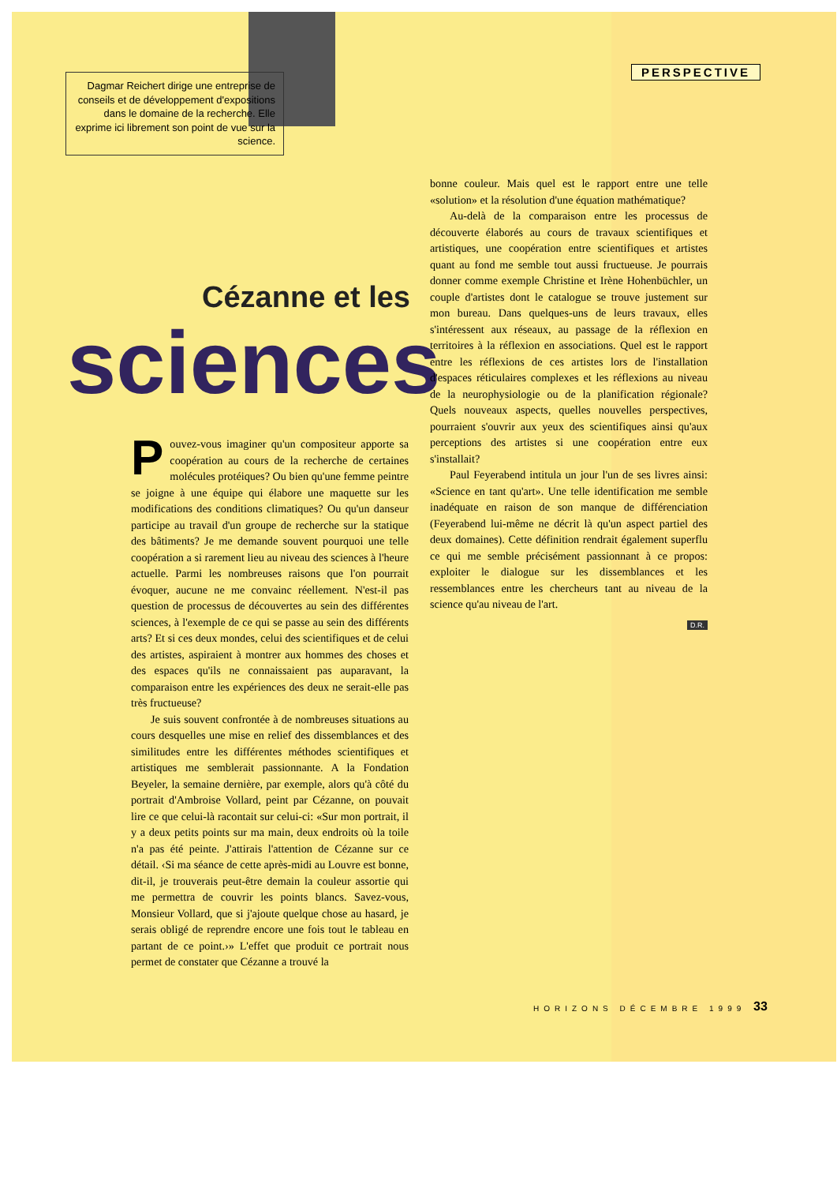Dagmar Reichert dirige une entreprise de conseils et de développement d'expositions dans le domaine de la recherche. Elle exprime ici librement son point de vue sur la science.
PERSPECTIVE
Cézanne et les
sciences
Pouvez-vous imaginer qu'un compositeur apporte sa coopération au cours de la recherche de certaines molécules protéiques? Ou bien qu'une femme peintre se joigne à une équipe qui élabore une maquette sur les modifications des conditions climatiques? Ou qu'un danseur participe au travail d'un groupe de recherche sur la statique des bâtiments? Je me demande souvent pourquoi une telle coopération a si rarement lieu au niveau des sciences à l'heure actuelle. Parmi les nombreuses raisons que l'on pourrait évoquer, aucune ne me convainc réellement. N'est-il pas question de processus de découvertes au sein des différentes sciences, à l'exemple de ce qui se passe au sein des différents arts? Et si ces deux mondes, celui des scientifiques et de celui des artistes, aspiraient à montrer aux hommes des choses et des espaces qu'ils ne connaissaient pas auparavant, la comparaison entre les expériences des deux ne serait-elle pas très fructueuse?
Je suis souvent confrontée à de nombreuses situations au cours desquelles une mise en relief des dissemblances et des similitudes entre les différentes méthodes scientifiques et artistiques me semblerait passionnante. A la Fondation Beyeler, la semaine dernière, par exemple, alors qu'à côté du portrait d'Ambroise Vollard, peint par Cézanne, on pouvait lire ce que celui-là racontait sur celui-ci: «Sur mon portrait, il y a deux petits points sur ma main, deux endroits où la toile n'a pas été peinte. J'attirais l'attention de Cézanne sur ce détail. ‹Si ma séance de cette après-midi au Louvre est bonne, dit-il, je trouverais peut-être demain la couleur assortie qui me permettra de couvrir les points blancs. Savez-vous, Monsieur Vollard, que si j'ajoute quelque chose au hasard, je serais obligé de reprendre encore une fois tout le tableau en partant de ce point.›» L'effet que produit ce portrait nous permet de constater que Cézanne a trouvé la
bonne couleur. Mais quel est le rapport entre une telle «solution» et la résolution d'une équation mathématique?
Au-delà de la comparaison entre les processus de découverte élaborés au cours de travaux scientifiques et artistiques, une coopération entre scientifiques et artistes quant au fond me semble tout aussi fructueuse. Je pourrais donner comme exemple Christine et Irène Hohenbüchler, un couple d'artistes dont le catalogue se trouve justement sur mon bureau. Dans quelques-uns de leurs travaux, elles s'intéressent aux réseaux, au passage de la réflexion en territoires à la réflexion en associations. Quel est le rapport entre les réflexions de ces artistes lors de l'installation d'espaces réticulaires complexes et les réflexions au niveau de la neurophysiologie ou de la planification régionale? Quels nouveaux aspects, quelles nouvelles perspectives, pourraient s'ouvrir aux yeux des scientifiques ainsi qu'aux perceptions des artistes si une coopération entre eux s'installait?
Paul Feyerabend intitula un jour l'un de ses livres ainsi: «Science en tant qu'art». Une telle identification me semble inadéquate en raison de son manque de différenciation (Feyerabend lui-même ne décrit là qu'un aspect partiel des deux domaines). Cette définition rendrait également superflu ce qui me semble précisément passionnant à ce propos: exploiter le dialogue sur les dissemblances et les ressemblances entre les chercheurs tant au niveau de la science qu'au niveau de l'art.
D.R.
HORIZONS DÉCEMBRE 1999 33